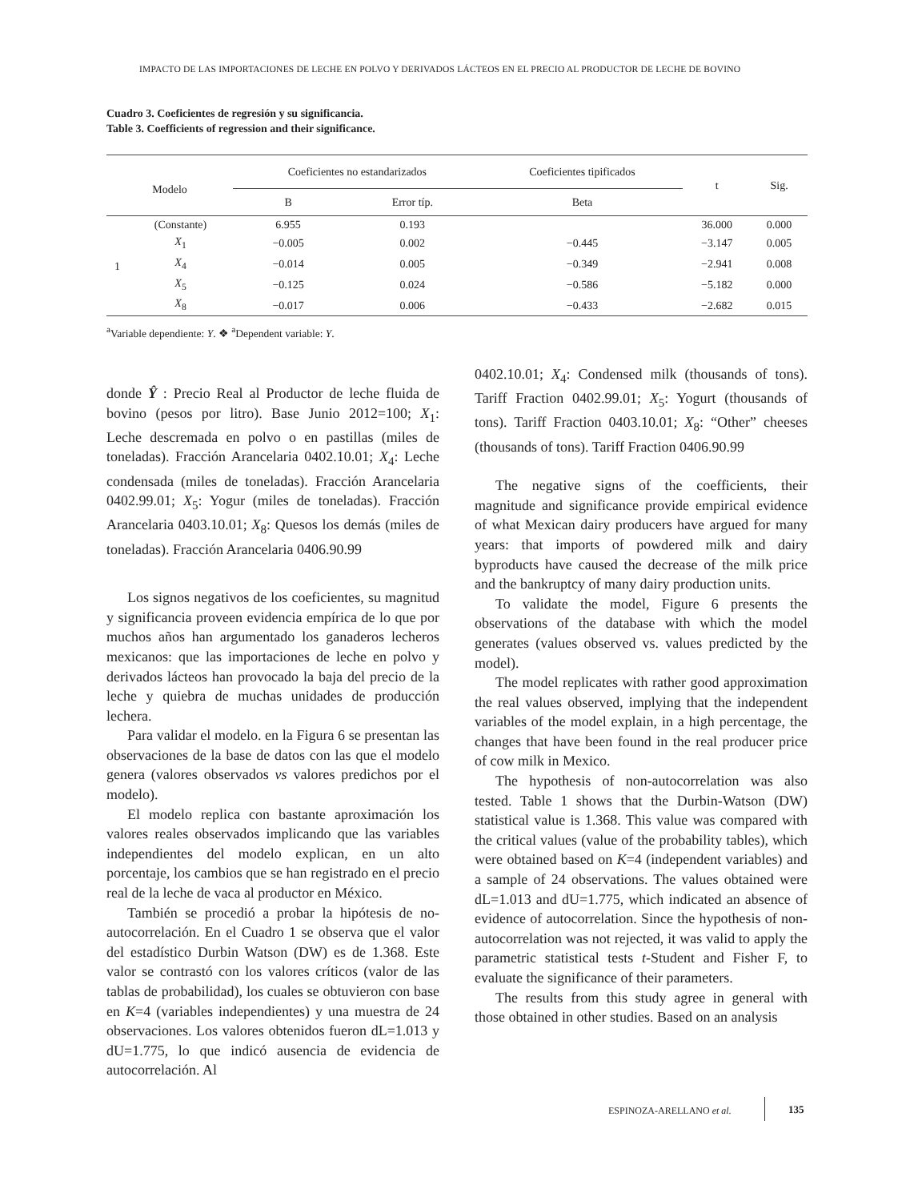IMPACTO DE LAS IMPORTACIONES DE LECHE EN POLVO Y DERIVADOS LÁCTEOS EN EL PRECIO AL PRODUCTOR DE LECHE DE BOVINO
Cuadro 3. Coeficientes de regresión y su significancia.
Table 3. Coefficients of regression and their significance.
| Modelo | | Coeficientes no estandarizados | | Coeficientes tipificados | t | Sig. |
| --- | --- | --- | --- | --- | --- | --- |
| | | B | Error típ. | Beta | | |
| 1 | (Constante) | 6.955 | 0.193 | | 36.000 | 0.000 |
| | X<sub>1</sub> | −0.005 | 0.002 | −0.445 | −3.147 | 0.005 |
| | X<sub>4</sub> | −0.014 | 0.005 | −0.349 | −2.941 | 0.008 |
| | X<sub>5</sub> | −0.125 | 0.024 | −0.586 | −5.182 | 0.000 |
| | X<sub>8</sub> | −0.017 | 0.006 | −0.433 | −2.682 | 0.015 |
<sup>a</sup> Variable dependiente: Y. ❖ <sup>a</sup>Dependent variable: Y.
donde Ŷ : Precio Real al Productor de leche fluida de bovino (pesos por litro). Base Junio 2012=100; X<sub>1</sub>: Leche descremada en polvo o en pastillas (miles de toneladas). Fracción Arancelaria 0402.10.01; X<sub>4</sub>: Leche condensada (miles de toneladas). Fracción Arancelaria 0402.99.01; X<sub>5</sub>: Yogur (miles de toneladas). Fracción Arancelaria 0403.10.01; X<sub>8</sub>: Quesos los demás (miles de toneladas). Fracción Arancelaria 0406.90.99
Los signos negativos de los coeficientes, su magnitud y significancia proveen evidencia empírica de lo que por muchos años han argumentado los ganaderos lecheros mexicanos: que las importaciones de leche en polvo y derivados lácteos han provocado la baja del precio de la leche y quiebra de muchas unidades de producción lechera.
Para validar el modelo. en la Figura 6 se presentan las observaciones de la base de datos con las que el modelo genera (valores observados vs valores predichos por el modelo).
El modelo replica con bastante aproximación los valores reales observados implicando que las variables independientes del modelo explican, en un alto porcentaje, los cambios que se han registrado en el precio real de la leche de vaca al productor en México.
También se procedió a probar la hipótesis de no-autocorrelación. En el Cuadro 1 se observa que el valor del estadístico Durbin Watson (DW) es de 1.368. Este valor se contrastó con los valores críticos (valor de las tablas de probabilidad), los cuales se obtuvieron con base en K=4 (variables independientes) y una muestra de 24 observaciones. Los valores obtenidos fueron dL=1.013 y dU=1.775, lo que indicó ausencia de evidencia de autocorrelación. Al
0402.10.01; X<sub>4</sub>: Condensed milk (thousands of tons). Tariff Fraction 0402.99.01; X<sub>5</sub>: Yogurt (thousands of tons). Tariff Fraction 0403.10.01; X<sub>8</sub>: “Other” cheeses (thousands of tons). Tariff Fraction 0406.90.99
The negative signs of the coefficients, their magnitude and significance provide empirical evidence of what Mexican dairy producers have argued for many years: that imports of powdered milk and dairy byproducts have caused the decrease of the milk price and the bankruptcy of many dairy production units.
To validate the model, Figure 6 presents the observations of the database with which the model generates (values observed vs. values predicted by the model).
The model replicates with rather good approximation the real values observed, implying that the independent variables of the model explain, in a high percentage, the changes that have been found in the real producer price of cow milk in Mexico.
The hypothesis of non-autocorrelation was also tested. Table 1 shows that the Durbin-Watson (DW) statistical value is 1.368. This value was compared with the critical values (value of the probability tables), which were obtained based on K=4 (independent variables) and a sample of 24 observations. The values obtained were dL=1.013 and dU=1.775, which indicated an absence of evidence of autocorrelation. Since the hypothesis of non-autocorrelation was not rejected, it was valid to apply the parametric statistical tests t-Student and Fisher F, to evaluate the significance of their parameters.
The results from this study agree in general with those obtained in other studies. Based on an analysis
ESPINOZA-ARELLANO et al. 135